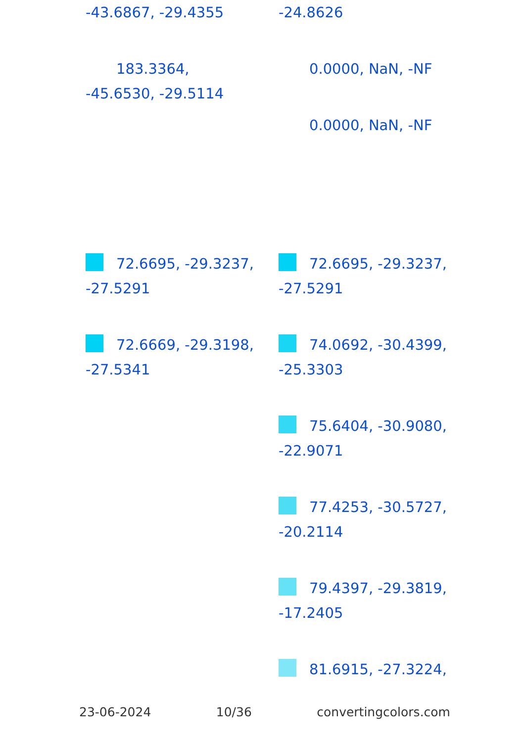-43.6867, -29.4355
183.3364,
-45.6530, -29.5114
72.6695, -29.3237,
-27.5291
72.6669, -29.3198,
-27.5341
-24.8626
0.0000, NaN, -NF
0.0000, NaN, -NF
72.6695, -29.3237,
-27.5291
74.0692, -30.4399,
-25.3303
75.6404, -30.9080,
-22.9071
77.4253, -30.5727,
-20.2114
79.4397, -29.3819,
-17.2405
81.6915, -27.3224,
23-06-2024 10/36 convertingcolors.com